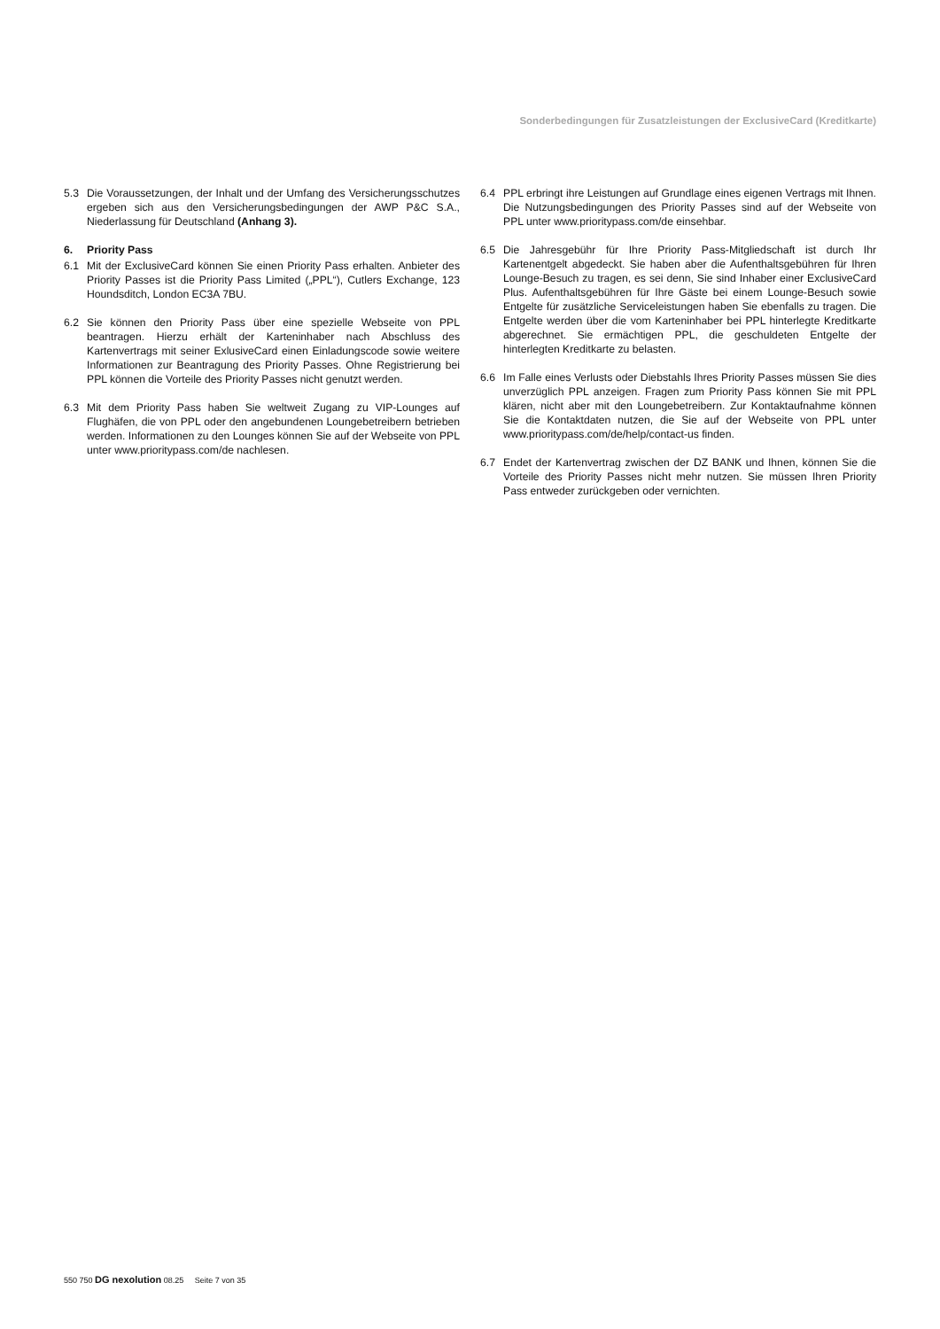Sonderbedingungen für Zusatzleistungen der ExclusiveCard (Kreditkarte)
5.3 Die Voraussetzungen, der Inhalt und der Umfang des Versicherungsschutzes ergeben sich aus den Versicherungsbedingungen der AWP P&C S.A., Niederlassung für Deutschland (Anhang 3).
6. Priority Pass
6.1 Mit der ExclusiveCard können Sie einen Priority Pass erhalten. Anbieter des Priority Passes ist die Priority Pass Limited („PPL“), Cutlers Exchange, 123 Houndsditch, London EC3A 7BU.
6.2 Sie können den Priority Pass über eine spezielle Webseite von PPL beantragen. Hierzu erhält der Karteninhaber nach Abschluss des Kartenvertrags mit seiner ExlusiveCard einen Einladungscode sowie weitere Informationen zur Beantragung des Priority Passes. Ohne Registrierung bei PPL können die Vorteile des Priority Passes nicht genutzt werden.
6.3 Mit dem Priority Pass haben Sie weltweit Zugang zu VIP-Lounges auf Flughäfen, die von PPL oder den angebundenen Loungebetreibern betrieben werden. Informationen zu den Lounges können Sie auf der Webseite von PPL unter www.prioritypass.com/de nachlesen.
6.4 PPL erbringt ihre Leistungen auf Grundlage eines eigenen Vertrags mit Ihnen. Die Nutzungsbedingungen des Priority Passes sind auf der Webseite von PPL unter www.prioritypass.com/de einsehbar.
6.5 Die Jahresgebühr für Ihre Priority Pass-Mitgliedschaft ist durch Ihr Kartenentgelt abgedeckt. Sie haben aber die Aufenthaltsgebühren für Ihren Lounge-Besuch zu tragen, es sei denn, Sie sind Inhaber einer ExclusiveCard Plus. Aufenthaltsgebühren für Ihre Gäste bei einem Lounge-Besuch sowie Entgelte für zusätzliche Serviceleistungen haben Sie ebenfalls zu tragen. Die Entgelte werden über die vom Karteninhaber bei PPL hinterlegte Kreditkarte abgerechnet. Sie ermächtigen PPL, die geschuldeten Entgelte der hinterlegten Kreditkarte zu belasten.
6.6 Im Falle eines Verlusts oder Diebstahls Ihres Priority Passes müssen Sie dies unverzüglich PPL anzeigen. Fragen zum Priority Pass können Sie mit PPL klären, nicht aber mit den Loungebetreibern. Zur Kontaktaufnahme können Sie die Kontaktdaten nutzen, die Sie auf der Webseite von PPL unter www.prioritypass.com/de/help/contact-us finden.
6.7 Endet der Kartenvertrag zwischen der DZ BANK und Ihnen, können Sie die Vorteile des Priority Passes nicht mehr nutzen. Sie müssen Ihren Priority Pass entweder zurückgeben oder vernichten.
550 750 DG nexolution 08.25 Seite 7 von 35